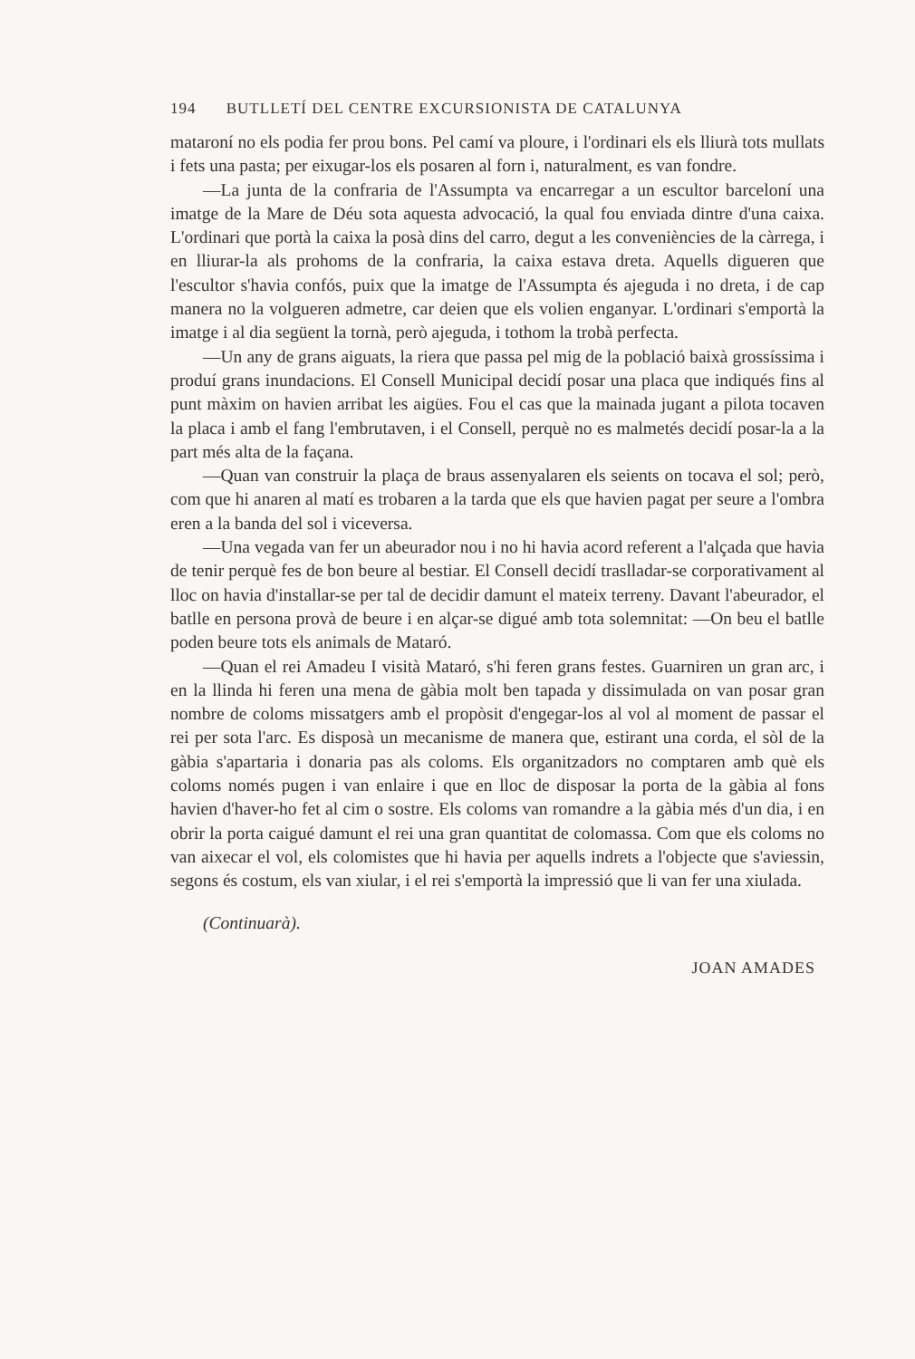194 BUTLLETÍ DEL CENTRE EXCURSIONISTA DE CATALUNYA
mataroní no els podia fer prou bons. Pel camí va ploure, i l'ordinari els els lliurà tots mullats i fets una pasta; per eixugar-los els posaren al forn i, naturalment, es van fondre.
—La junta de la confraria de l'Assumpta va encarregar a un escultor barceloní una imatge de la Mare de Déu sota aquesta advocació, la qual fou enviada dintre d'una caixa. L'ordinari que portà la caixa la posà dins del carro, degut a les conveniències de la càrrega, i en lliurar-la als prohoms de la confraria, la caixa estava dreta. Aquells digueren que l'escultor s'havia confós, puix que la imatge de l'Assumpta és ajeguda i no dreta, i de cap manera no la volgueren admetre, car deien que els volien enganyar. L'ordinari s'emportà la imatge i al dia següent la tornà, però ajeguda, i tothom la trobà perfecta.
—Un any de grans aiguats, la riera que passa pel mig de la població baixà grossíssima i produí grans inundacions. El Consell Municipal decidí posar una placa que indiqués fins al punt màxim on havien arribat les aigües. Fou el cas que la mainada jugant a pilota tocaven la placa i amb el fang l'embrutaven, i el Consell, perquè no es malmetés decidí posar-la a la part més alta de la façana.
—Quan van construir la plaça de braus assenyalaren els seients on tocava el sol; però, com que hi anaren al matí es trobaren a la tarda que els que havien pagat per seure a l'ombra eren a la banda del sol i viceversa.
—Una vegada van fer un abeurador nou i no hi havia acord referent a l'alçada que havia de tenir perquè fes de bon beure al bestiar. El Consell decidí traslladar-se corporativament al lloc on havia d'installar-se per tal de decidir damunt el mateix terreny. Davant l'abeurador, el batlle en persona provà de beure i en alçar-se digué amb tota solemnitat: —On beu el batlle poden beure tots els animals de Mataró.
—Quan el rei Amadeu I visità Mataró, s'hi feren grans festes. Guarniren un gran arc, i en la llinda hi feren una mena de gàbia molt ben tapada y dissimulada on van posar gran nombre de coloms missatgers amb el propòsit d'engegar-los al vol al moment de passar el rei per sota l'arc. Es disposà un mecanisme de manera que, estirant una corda, el sòl de la gàbia s'apartaria i donaria pas als coloms. Els organitzadors no comptaren amb què els coloms només pugen i van enlaire i que en lloc de disposar la porta de la gàbia al fons havien d'haver-ho fet al cim o sostre. Els coloms van romandre a la gàbia més d'un dia, i en obrir la porta caigué damunt el rei una gran quantitat de colomassa. Com que els coloms no van aixecar el vol, els colomistes que hi havia per aquells indrets a l'objecte que s'aviessin, segons és costum, els van xiular, i el rei s'emportà la impressió que li van fer una xiulada.
(Continuarà).
JOAN AMADES